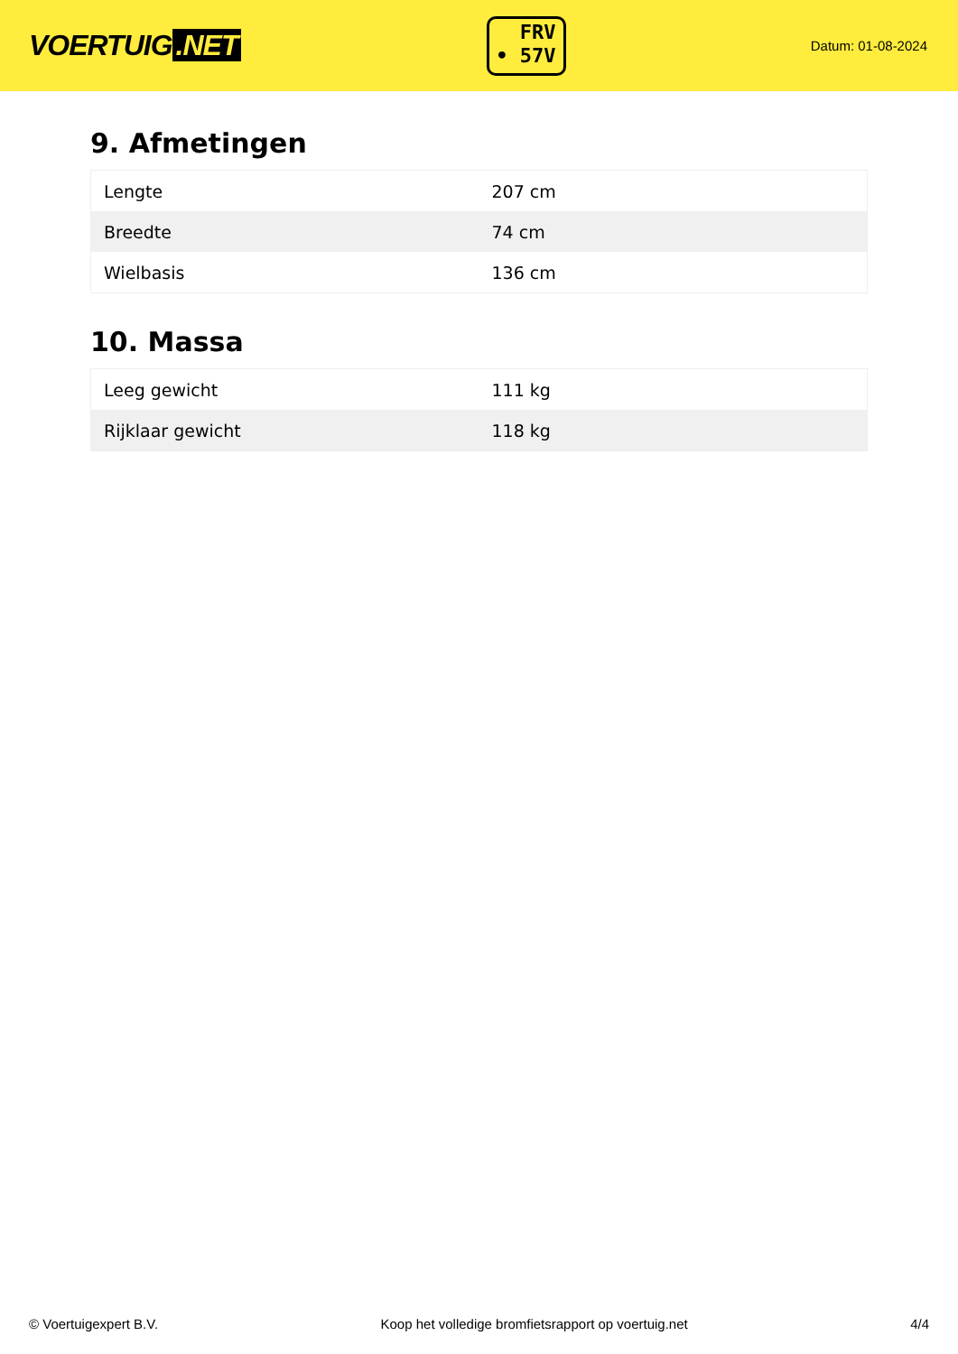VOERTUIG.NET
FRV
• 57V
Datum: 01-08-2024
9. Afmetingen
| Lengte | 207 cm |
| Breedte | 74 cm |
| Wielbasis | 136 cm |
10. Massa
| Leeg gewicht | 111 kg |
| Rijklaar gewicht | 118 kg |
© Voertuigexpert B.V. Koop het volledige bromfietsrapport op voertuig.net 4/4